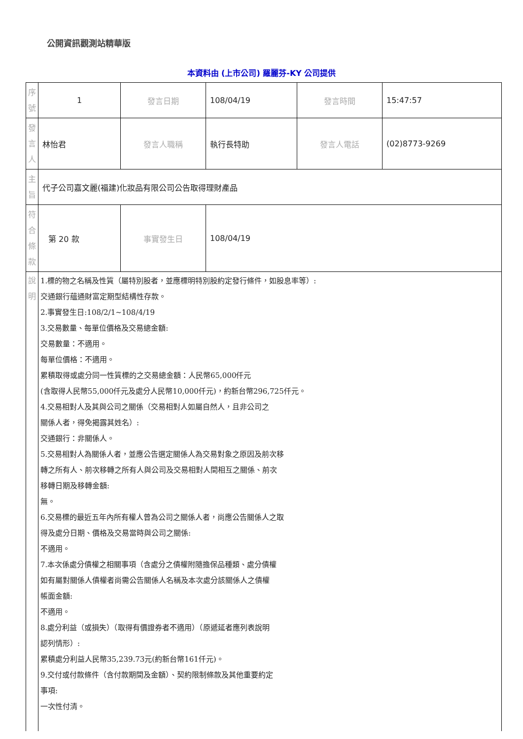公開資訊觀測站精華版
本資料由 (上市公司) 羅麗芬-KY 公司提供
| 序號 | 1 | 發言日期 | 108/04/19 | 發言時間 | 15:47:57 |
| 發言人 | 林怡君 | 發言人職稱 | 執行長特助 | 發言人電話 | (02)8773-9269 |
| 主旨 | 代子公司嘉文麗(福建)化妝品有限公司公告取得理財產品 | | | | |
| 符合條款 | 第 20 款 | 事實發生日 | 108/04/19 | | |
| 說明 | 1.標的物之名稱及性質（屬特別股者，並應標明特別股約定發行條件，如股息率等）: 交通銀行蘊通財富定期型結構性存款。 2.事實發生日:108/2/1~108/4/19 3.交易數量、每單位價格及交易總金額: 交易數量：不適用。 每單位價格：不適用。 累積取得或處分同一性質標的之交易總金額：人民幣65,000仟元 (含取得人民幣55,000仟元及處分人民幣10,000仟元)，約新台幣296,725仟元。 4.交易相對人及其與公司之關係（交易相對人如屬自然人，且非公司之 關係人者，得免揭露其姓名）: 交通銀行：非關係人。 5.交易相對人為關係人者，並應公告選定關係人為交易對象之原因及前次移 轉之所有人、前次移轉之所有人與公司及交易相對人間相互之關係、前次 移轉日期及移轉金額: 無。 6.交易標的最近五年內所有權人曾為公司之關係人者，尚應公告關係人之取 得及處分日期、價格及交易當時與公司之關係: 不適用。 7.本次係處分債權之相關事項（含處分之債權附隨擔保品種類、處分債權 如有屬對關係人債權者尚需公告關係人名稱及本次處分該關係人之債權 帳面金額: 不適用。 8.處分利益（或損失）（取得有價證券者不適用）（原遞延者應列表說明 認列情形）: 累積處分利益人民幣35,239.73元(約新台幣161仟元)。 9.交付或付款條件（含付款期間及金額）、契約限制條款及其他重要約定 事項: 一次性付清。 | | | | |